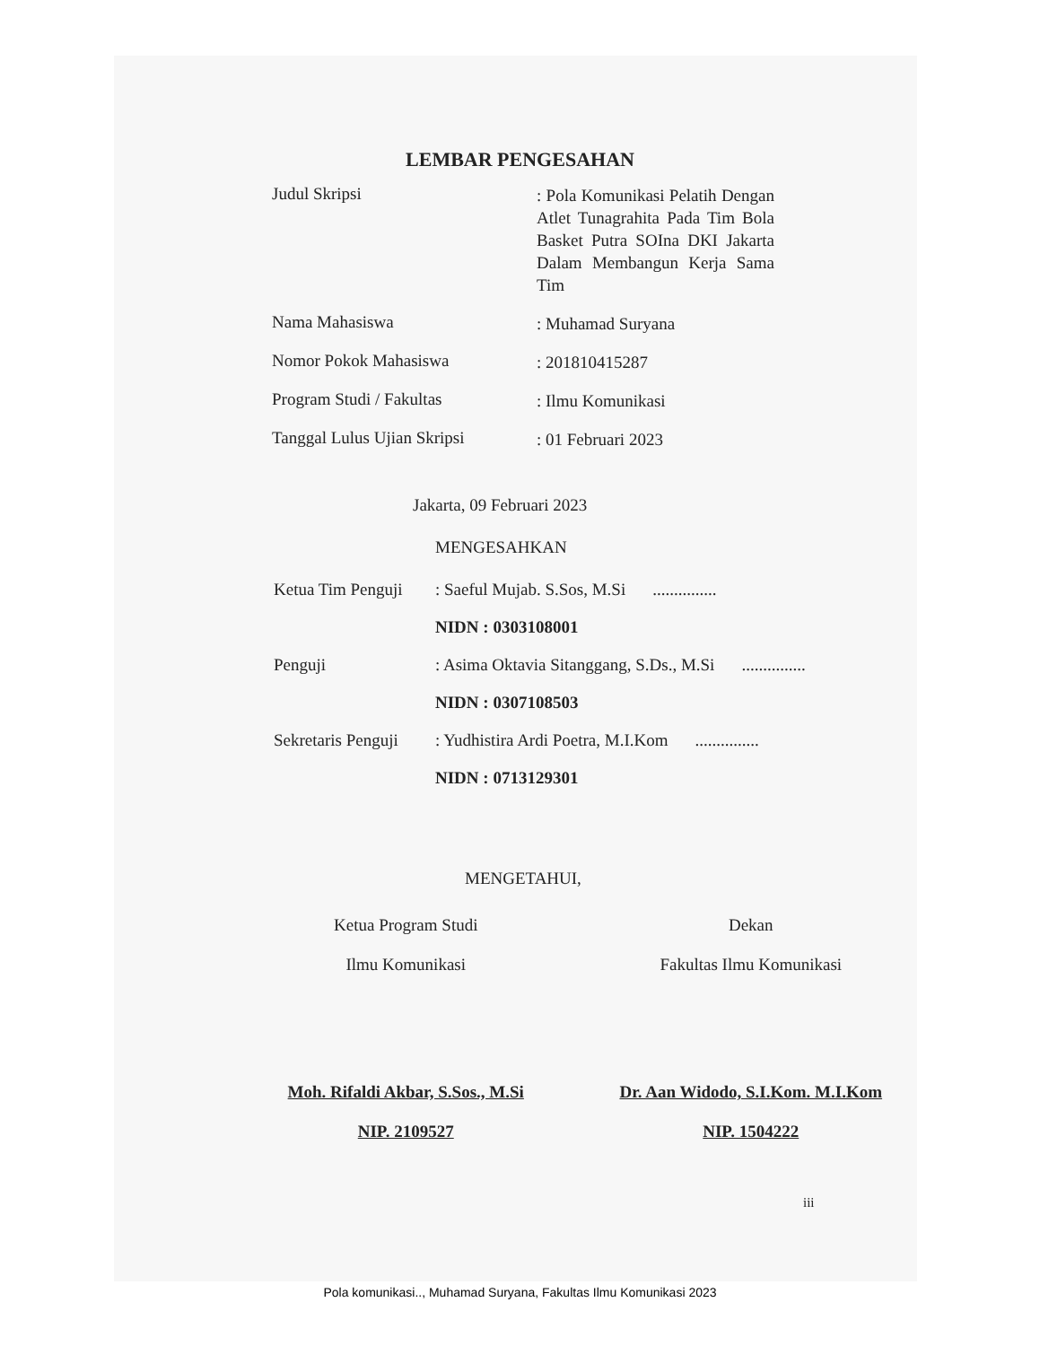LEMBAR PENGESAHAN
Judul Skripsi
: Pola Komunikasi Pelatih Dengan Atlet Tunagrahita Pada Tim Bola Basket Putra SOIna DKI Jakarta Dalam Membangun Kerja Sama Tim
Nama Mahasiswa
: Muhamad Suryana
Nomor Pokok Mahasiswa
: 201810415287
Program Studi / Fakultas
: Ilmu Komunikasi
Tanggal Lulus Ujian Skripsi
: 01 Februari 2023
Jakarta, 09 Februari 2023
MENGESAHKAN
Ketua Tim Penguji
: Saeful Mujab. S.Sos, M.Si ...............
NIDN : 0303108001
Penguji : Asima Oktavia Sitanggang, S.Ds., M.Si
...............
NIDN : 0307108503
Sekretaris Penguji
: Yudhistira Ardi Poetra, M.I.Kom
...............
NIDN : 0713129301
MENGETAHUI,
Ketua Program Studi
Ilmu Komunikasi
Dekan
Fakultas Ilmu Komunikasi
Moh. Rifaldi Akbar, S.Sos., M.Si
NIP. 2109527
Dr. Aan Widodo, S.I.Kom. M.I.Kom
NIP. 1504222
iii
Pola komunikasi.., Muhamad Suryana, Fakultas Ilmu Komunikasi 2023